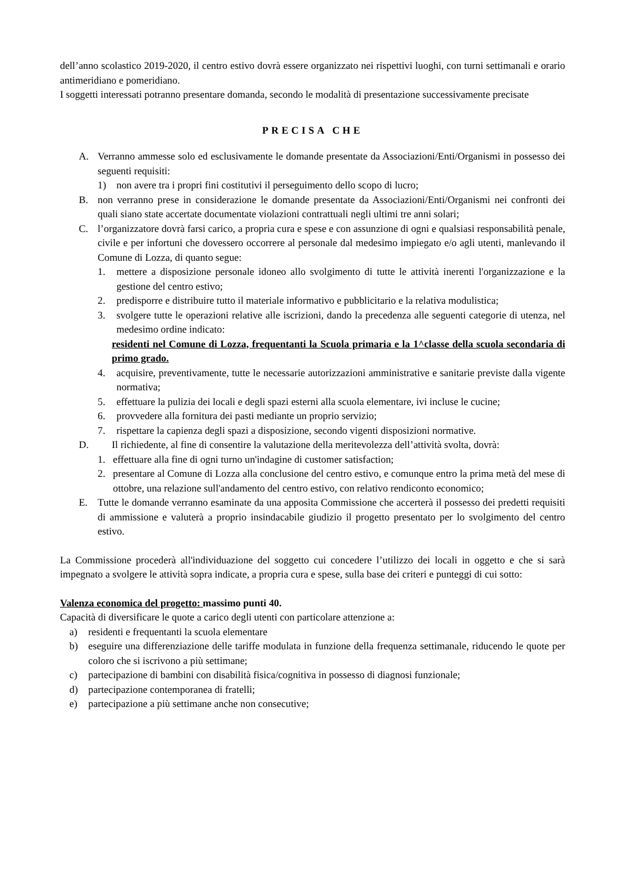dell’anno scolastico 2019-2020, il centro estivo dovrà essere organizzato nei rispettivi luoghi, con turni settimanali e orario antimeridiano e pomeridiano.
I soggetti interessati potranno presentare domanda, secondo le modalità di presentazione successivamente precisate
PRECISA CHE
A. Verranno ammesse solo ed esclusivamente le domande presentate da Associazioni/Enti/Organismi in possesso dei seguenti requisiti:
1) non avere tra i propri fini costitutivi il perseguimento dello scopo di lucro;
B. non verranno prese in considerazione le domande presentate da Associazioni/Enti/Organismi nei confronti dei quali siano state accertate documentate violazioni contrattuali negli ultimi tre anni solari;
C. l’organizzatore dovrà farsi carico, a propria cura e spese e con assunzione di ogni e qualsiasi responsabilità penale, civile e per infortuni che dovessero occorrere al personale dal medesimo impiegato e/o agli utenti, manlevando il Comune di Lozza, di quanto segue:
1. mettere a disposizione personale idoneo allo svolgimento di tutte le attività inerenti l'organizzazione e la gestione del centro estivo;
2. predisporre e distribuire tutto il materiale informativo e pubblicitario e la relativa modulistica;
3. svolgere tutte le operazioni relative alle iscrizioni, dando la precedenza alle seguenti categorie di utenza, nel medesimo ordine indicato:
residenti nel Comune di Lozza, frequentanti la Scuola primaria e la 1^classe della scuola secondaria di primo grado.
4. acquisire, preventivamente, tutte le necessarie autorizzazioni amministrative e sanitarie previste dalla vigente normativa;
5. effettuare la pulizia dei locali e degli spazi esterni alla scuola elementare, ivi incluse le cucine;
6. provvedere alla fornitura dei pasti mediante un proprio servizio;
7. rispettare la capienza degli spazi a disposizione, secondo vigenti disposizioni normative.
D. Il richiedente, al fine di consentire la valutazione della meritevolezza dell’attività svolta, dovrà:
1. effettuare alla fine di ogni turno un'indagine di customer satisfaction;
2. presentare al Comune di Lozza alla conclusione del centro estivo, e comunque entro la prima metà del mese di ottobre, una relazione sull'andamento del centro estivo, con relativo rendiconto economico;
E. Tutte le domande verranno esaminate da una apposita Commissione che accerterà il possesso dei predetti requisiti di ammissione e valuterà a proprio insindacabile giudizio il progetto presentato per lo svolgimento del centro estivo.
La Commissione procederà all'individuazione del soggetto cui concedere l’utilizzo dei locali in oggetto e che si sarà impegnato a svolgere le attività sopra indicate, a propria cura e spese, sulla base dei criteri e punteggi di cui sotto:
Valenza economica del progetto: massimo punti 40.
Capacità di diversificare le quote a carico degli utenti con particolare attenzione a:
a) residenti e frequentanti la scuola elementare
b) eseguire una differenziazione delle tariffe modulata in funzione della frequenza settimanale, riducendo le quote per coloro che si iscrivono a più settimane;
c) partecipazione di bambini con disabilità fisica/cognitiva in possesso di diagnosi funzionale;
d) partecipazione contemporanea di fratelli;
e) partecipazione a più settimane anche non consecutive;